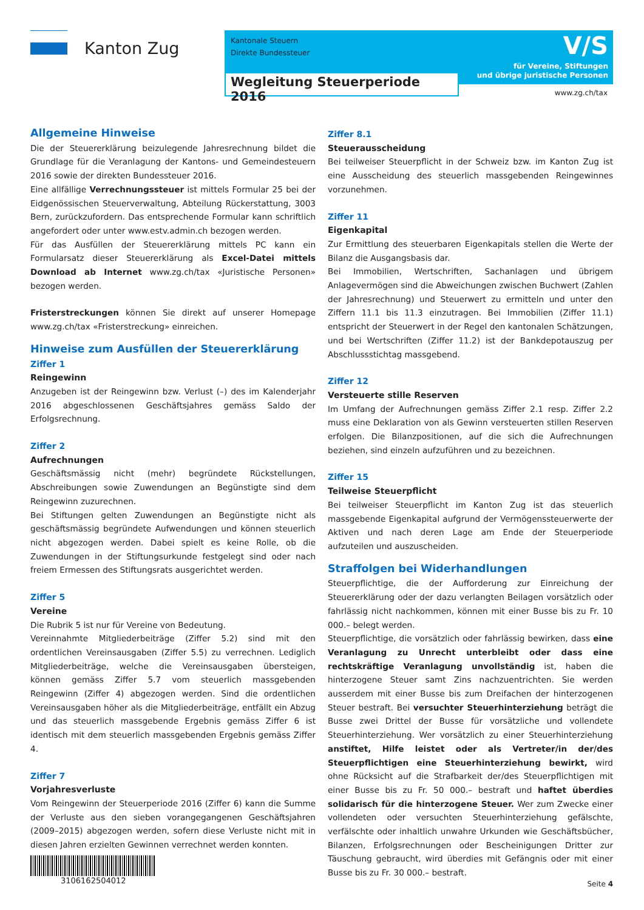Kanton Zug
Kantonale Steuern
Direkte Bundessteuer
V/S
für Vereine, Stiftungen
und übrige juristische Personen
Wegleitung Steuerperiode 2016
www.zg.ch/tax
Allgemeine Hinweise
Die der Steuererklärung beizulegende Jahresrechnung bildet die Grundlage für die Veranlagung der Kantons- und Gemeindesteuern 2016 sowie der direkten Bundessteuer 2016.
Eine allfällige Verrechnungssteuer ist mittels Formular 25 bei der Eidgenössischen Steuerverwaltung, Abteilung Rückerstattung, 3003 Bern, zurückzufordern. Das entsprechende Formular kann schriftlich angefordert oder unter www.estv.admin.ch bezogen werden.
Für das Ausfüllen der Steuererklärung mittels PC kann ein Formularsatz dieser Steuererklärung als Excel-Datei mittels Download ab Internet www.zg.ch/tax «Juristische Personen» bezogen werden.
Fristerstreckungen können Sie direkt auf unserer Homepage www.zg.ch/tax «Fristerstreckung» einreichen.
Hinweise zum Ausfüllen der Steuererklärung
Ziffer 1
Reingewinn
Anzugeben ist der Reingewinn bzw. Verlust (–) des im Kalenderjahr 2016 abgeschlossenen Geschäftsjahres gemäss Saldo der Erfolgsrechnung.
Ziffer 2
Aufrechnungen
Geschäftsmässig nicht (mehr) begründete Rückstellungen, Abschreibungen sowie Zuwendungen an Begünstigte sind dem Reingewinn zuzurechnen.
Bei Stiftungen gelten Zuwendungen an Begünstigte nicht als geschäftsmässig begründete Aufwendungen und können steuerlich nicht abgezogen werden. Dabei spielt es keine Rolle, ob die Zuwendungen in der Stiftungsurkunde festgelegt sind oder nach freiem Ermessen des Stiftungsrats ausgerichtet werden.
Ziffer 5
Vereine
Die Rubrik 5 ist nur für Vereine von Bedeutung.
Vereinnahmte Mitgliederbeiträge (Ziffer 5.2) sind mit den ordentlichen Vereinsausgaben (Ziffer 5.5) zu verrechnen. Lediglich Mitgliederbeiträge, welche die Vereinsausgaben übersteigen, können gemäss Ziffer 5.7 vom steuerlich massgebenden Reingewinn (Ziffer 4) abgezogen werden. Sind die ordentlichen Vereinsausgaben höher als die Mitgliederbeiträge, entfällt ein Abzug und das steuerlich massgebende Ergebnis gemäss Ziffer 6 ist identisch mit dem steuerlich massgebenden Ergebnis gemäss Ziffer 4.
Ziffer 7
Vorjahresverluste
Vom Reingewinn der Steuerperiode 2016 (Ziffer 6) kann die Summe der Verluste aus den sieben vorangegangenen Geschäftsjahren (2009–2015) abgezogen werden, sofern diese Verluste nicht mit in diesen Jahren erzielten Gewinnen verrechnet werden konnten.
Ziffer 8.1
Steuerausscheidung
Bei teilweiser Steuerpflicht in der Schweiz bzw. im Kanton Zug ist eine Ausscheidung des steuerlich massgebenden Reingewinnes vorzunehmen.
Ziffer 11
Eigenkapital
Zur Ermittlung des steuerbaren Eigenkapitals stellen die Werte der Bilanz die Ausgangsbasis dar.
Bei Immobilien, Wertschriften, Sachanlagen und übrigem Anlagevermögen sind die Abweichungen zwischen Buchwert (Zahlen der Jahresrechnung) und Steuerwert zu ermitteln und unter den Ziffern 11.1 bis 11.3 einzutragen. Bei Immobilien (Ziffer 11.1) entspricht der Steuerwert in der Regel den kantonalen Schätzungen, und bei Wertschriften (Ziffer 11.2) ist der Bankdepotauszug per Abschlussstichtag massgebend.
Ziffer 12
Versteuerte stille Reserven
Im Umfang der Aufrechnungen gemäss Ziffer 2.1 resp. Ziffer 2.2 muss eine Deklaration von als Gewinn versteuerten stillen Reserven erfolgen. Die Bilanzpositionen, auf die sich die Aufrechnungen beziehen, sind einzeln aufzuführen und zu bezeichnen.
Ziffer 15
Teilweise Steuerpflicht
Bei teilweiser Steuerpflicht im Kanton Zug ist das steuerlich massgebende Eigenkapital aufgrund der Vermögenssteuerwerte der Aktiven und nach deren Lage am Ende der Steuerperiode aufzuteilen und auszuscheiden.
Straffolgen bei Widerhandlungen
Steuerpflichtige, die der Aufforderung zur Einreichung der Steuererklärung oder der dazu verlangten Beilagen vorsätzlich oder fahrlässig nicht nachkommen, können mit einer Busse bis zu Fr. 10 000.– belegt werden.
Steuerpflichtige, die vorsätzlich oder fahrlässig bewirken, dass eine Veranlagung zu Unrecht unterbleibt oder dass eine rechtskräftige Veranlagung unvollständig ist, haben die hinterzogene Steuer samt Zins nachzuentrichten. Sie werden ausserdem mit einer Busse bis zum Dreifachen der hinterzogenen Steuer bestraft. Bei versuchter Steuerhinterziehung beträgt die Busse zwei Drittel der Busse für vorsätzliche und vollendete Steuerhinterziehung. Wer vorsätzlich zu einer Steuerhinterziehung anstiftet, Hilfe leistet oder als Vertreter/in der/des Steuerpflichtigen eine Steuerhinterziehung bewirkt, wird ohne Rücksicht auf die Strafbarkeit der/des Steuerpflichtigen mit einer Busse bis zu Fr. 50 000.– bestraft und haftet überdies solidarisch für die hinterzogene Steuer. Wer zum Zwecke einer vollendeten oder versuchten Steuerhinterziehung gefälschte, verfälschte oder inhaltlich unwahre Urkunden wie Geschäftsbücher, Bilanzen, Erfolgsrechnungen oder Bescheinigungen Dritter zur Täuschung gebraucht, wird überdies mit Gefängnis oder mit einer Busse bis zu Fr. 30 000.– bestraft.
3106162504012
Seite 4